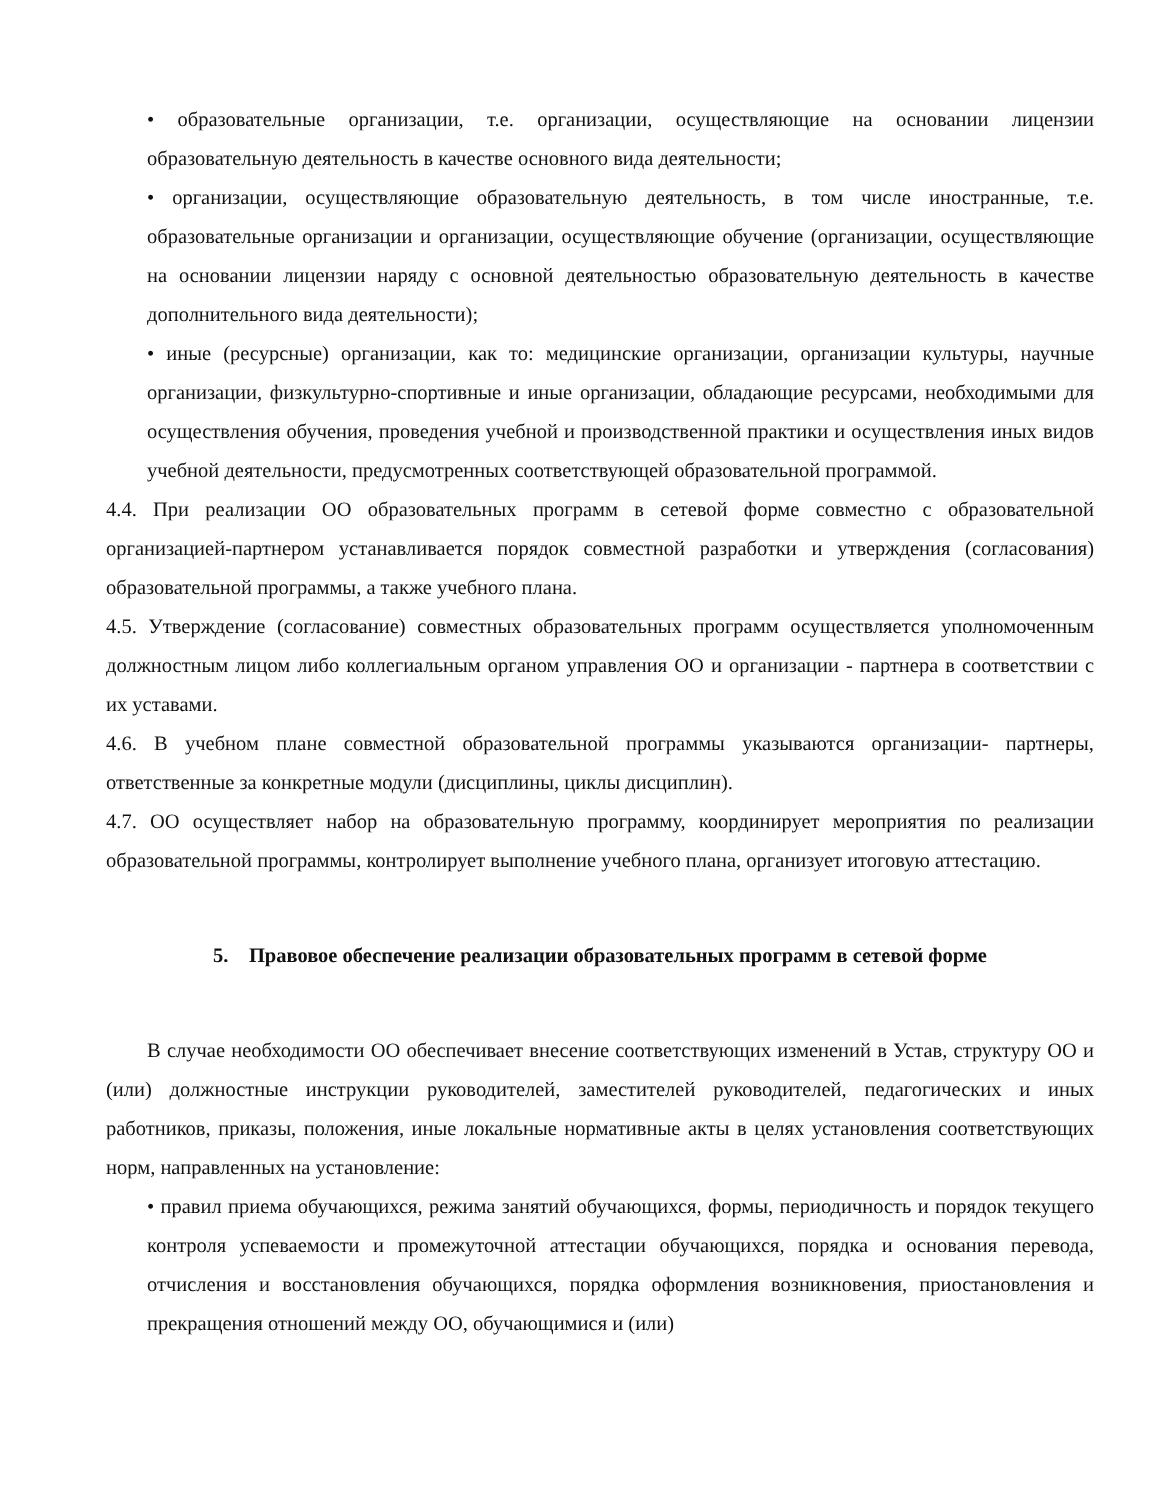• образовательные организации, т.е. организации, осуществляющие на основании лицензии образовательную деятельность в качестве основного вида деятельности;
• организации, осуществляющие образовательную деятельность, в том числе иностранные, т.е. образовательные организации и организации, осуществляющие обучение (организации, осуществляющие на основании лицензии наряду с основной деятельностью образовательную деятельность в качестве дополнительного вида деятельности);
• иные (ресурсные) организации, как то: медицинские организации, организации культуры, научные организации, физкультурно-спортивные и иные организации, обладающие ресурсами, необходимыми для осуществления обучения, проведения учебной и производственной практики и осуществления иных видов учебной деятельности, предусмотренных соответствующей образовательной программой.
4.4. При реализации ОО образовательных программ в сетевой форме совместно с образовательной организацией-партнером устанавливается порядок совместной разработки и утверждения (согласования) образовательной программы, а также учебного плана.
4.5. Утверждение (согласование) совместных образовательных программ осуществляется уполномоченным должностным лицом либо коллегиальным органом управления ОО и организации - партнера в соответствии с их уставами.
4.6. В учебном плане совместной образовательной программы указываются организации- партнеры, ответственные за конкретные модули (дисциплины, циклы дисциплин).
4.7. ОО осуществляет набор на образовательную программу, координирует мероприятия по реализации образовательной программы, контролирует выполнение учебного плана, организует итоговую аттестацию.
5. Правовое обеспечение реализации образовательных программ в сетевой форме
В случае необходимости ОО обеспечивает внесение соответствующих изменений в Устав, структуру ОО и (или) должностные инструкции руководителей, заместителей руководителей, педагогических и иных работников, приказы, положения, иные локальные нормативные акты в целях установления соответствующих норм, направленных на установление:
• правил приема обучающихся, режима занятий обучающихся, формы, периодичность и порядок текущего контроля успеваемости и промежуточной аттестации обучающихся, порядка и основания перевода, отчисления и восстановления обучающихся, порядка оформления возникновения, приостановления и прекращения отношений между ОО, обучающимися и (или)